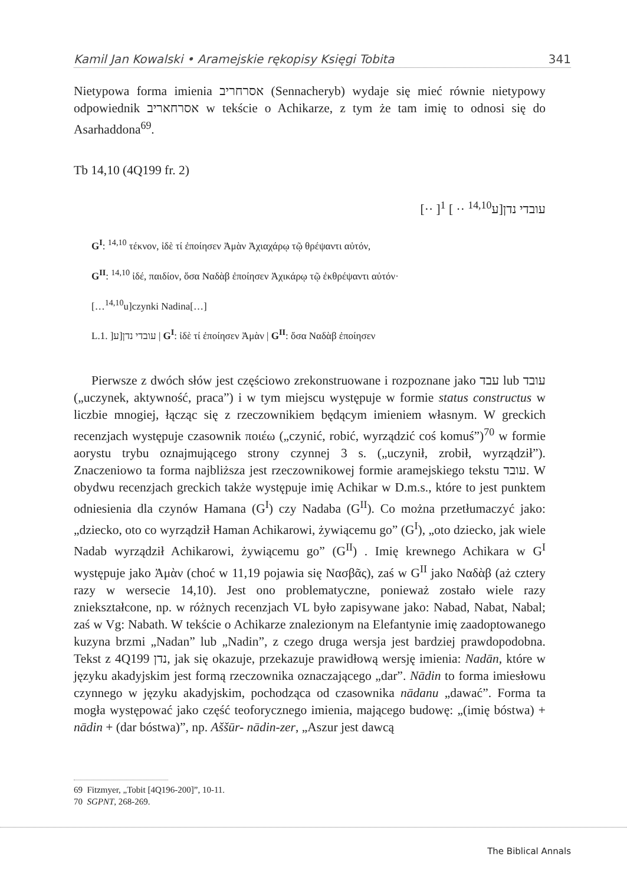Kamil Jan Kowalski • Aramejskie rękopisy Księgi Tobita 341
Nietypowa forma imienia אסרחריב (Sennacheryb) wydaje się mieć równie nietypowy odpowiednik אסרחאריב w tekście o Achikarze, z tym że tam imię to odnosi się do Asarhaddona<sup>69</sup>.
Tb 14,10 (4Q199 fr. 2)
[·· ]עובדי נדן[ע<sup>14,10</sup> ·· ] <sup>1</sup>
G<sup>I</sup>: <sup>14,10</sup> τέκνον, ἰδὲ τί ἐποίησεν Ἀμὰν Ἀχιαχάρῳ τῷ θρέψαντι αὐτόν,
G<sup>II</sup>: <sup>14,10</sup> ἰδέ, παιδίον, ὅσα Ναδὰβ ἐποίησεν Ἀχικάρῳ τῷ ἐκθρέψαντι αὐτόν·
[…<sup>14,10</sup>u]czynki Nadina[…]
L.1. ]עובדי נדן[ע | G<sup>I</sup>: ἰδὲ τί ἐποίησεν Ἀμὰν | G<sup>II</sup>: ὅσα Ναδὰβ ἐποίησεν
Pierwsze z dwóch słów jest częściowo zrekonstruowane i rozpoznane jako עבד lub עובד („uczynek, aktywność, praca”) i w tym miejscu występuje w formie status constructus w liczbie mnogiej, łącząc się z rzeczownikiem będącym imieniem własnym. W greckich recenzjach występuje czasownik ποιέω („czynić, robić, wyrządzić coś komuś”)<sup>70</sup> w formie aorystu trybu oznajmującego strony czynnej 3 s. („uczynił, zrobił, wyrządził”). Znaczeniowo ta forma najbliższa jest rzeczownikowej formie aramejskiego tekstu עובד. W obydwu recenzjach greckich także występuje imię Achikar w D.m.s., które to jest punktem odniesienia dla czynów Hamana (G<sup>I</sup>) czy Nadaba (G<sup>II</sup>). Co można przetłumaczyć jako: „dziecko, oto co wyrządził Haman Achikarowi, żywiącemu go” (G<sup>I</sup>), „oto dziecko, jak wiele Nadab wyrządził Achikarowi, żywiącemu go” (G<sup>II</sup>) . Imię krewnego Achikara w G<sup>I</sup> występuje jako Ἀμὰν (choć w 11,19 pojawia się Νασβᾶς), zaś w G<sup>II</sup> jako Ναδὰβ (aż cztery razy w wersecie 14,10). Jest ono problematyczne, ponieważ zostało wiele razy zniekształcone, np. w różnych recenzjach VL było zapisywane jako: Nabad, Nabat, Nabal; zaś w Vg: Nabath. W tekście o Achikarze znalezionym na Elefantynie imię zaadoptowanego kuzyna brzmi „Nadan” lub „Nadin”, z czego druga wersja jest bardziej prawdopodobna. Tekst z 4Q199 נדן, jak się okazuje, przekazuje prawidłową wersję imienia: Nadān, które w języku akadyjskim jest formą rzeczownika oznaczającego „dar”. Nādin to forma imiesłowu czynnego w języku akadyjskim, pochodząca od czasownika nādanu „dawać”. Forma ta mogła występować jako część teoforycznego imienia, mającego budowę: „(imię bóstwa) + nādin + (dar bóstwa)”, np. Aššūr- nādin-zer, „Aszur jest dawcą
69 Fitzmyer, „Tobit [4Q196-200]”, 10-11.
70 SGPNT, 268-269.
The Biblical Annals